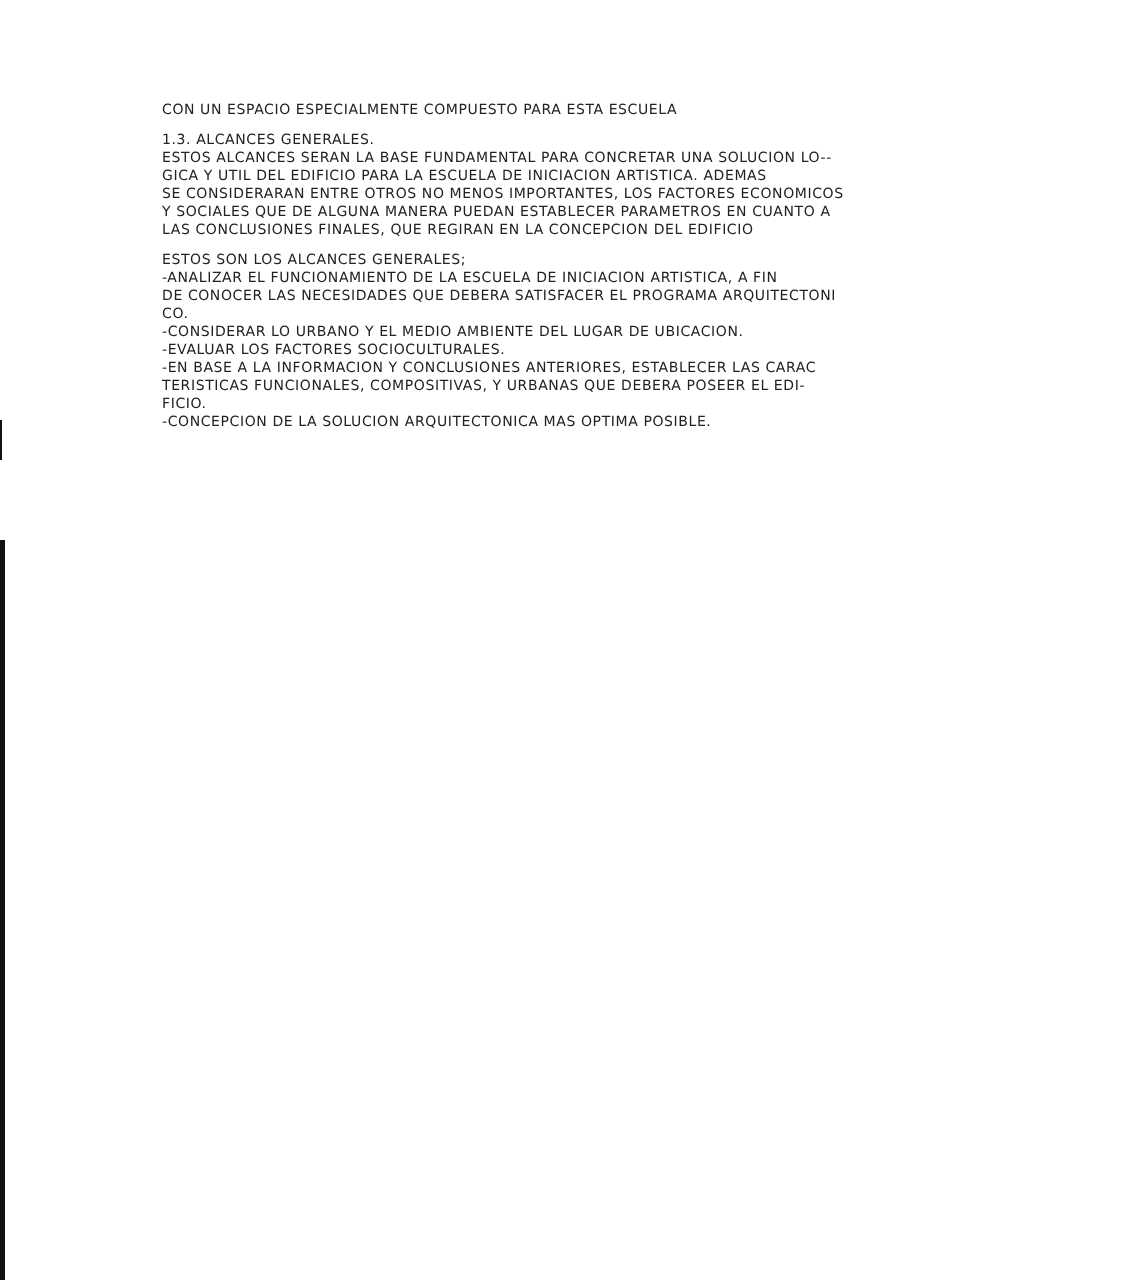CON UN ESPACIO ESPECIALMENTE COMPUESTO PARA ESTA ESCUELA
1.3. ALCANCES GENERALES.
ESTOS ALCANCES SERAN LA BASE FUNDAMENTAL PARA CONCRETAR UNA SOLUCION LO--
GICA Y UTIL DEL EDIFICIO PARA LA ESCUELA DE INICIACION ARTISTICA. ADEMAS
SE CONSIDERARAN ENTRE OTROS NO MENOS IMPORTANTES, LOS FACTORES ECONOMICOS
Y SOCIALES QUE DE ALGUNA MANERA PUEDAN ESTABLECER PARAMETROS EN CUANTO A
LAS CONCLUSIONES FINALES, QUE REGIRAN EN LA CONCEPCION DEL EDIFICIO
ESTOS SON LOS ALCANCES GENERALES;
-ANALIZAR EL FUNCIONAMIENTO DE LA ESCUELA DE INICIACION ARTISTICA, A FIN
DE CONOCER LAS NECESIDADES QUE DEBERA SATISFACER EL PROGRAMA ARQUITECTONI
CO.
-CONSIDERAR LO URBANO Y EL MEDIO AMBIENTE DEL LUGAR DE UBICACION.
-EVALUAR LOS FACTORES SOCIOCULTURALES.
-EN BASE A LA INFORMACION Y CONCLUSIONES ANTERIORES, ESTABLECER LAS CARAC
TERISTICAS FUNCIONALES, COMPOSITIVAS, Y URBANAS QUE DEBERA POSEER EL EDI-
FICIO.
-CONCEPCION DE LA SOLUCION ARQUITECTONICA MAS OPTIMA POSIBLE.